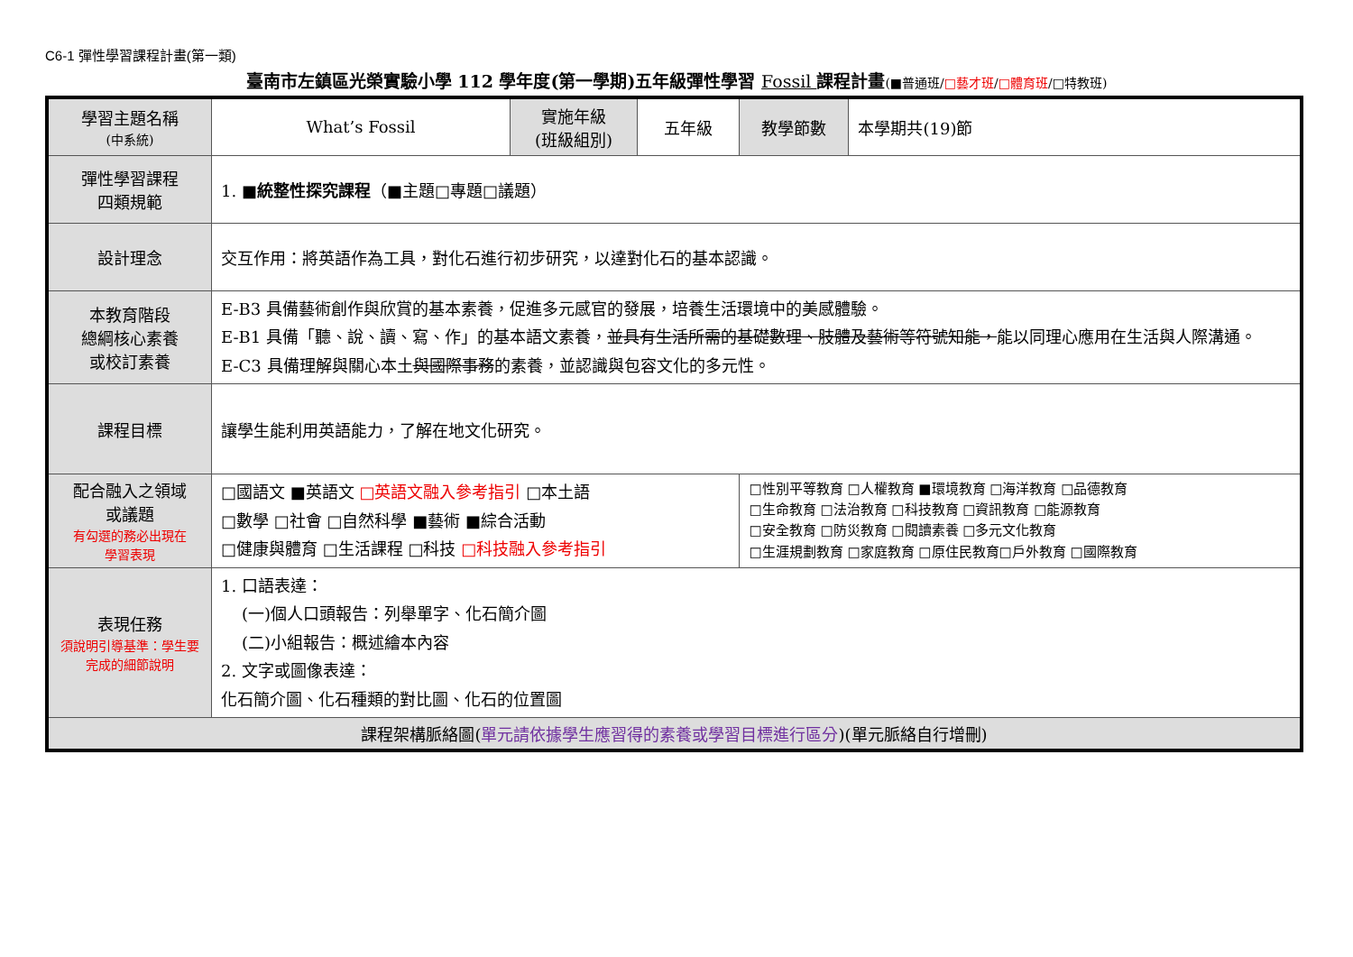C6-1 彈性學習課程計畫(第一類)
臺南市左鎮區光榮實驗小學 112 學年度(第一學期)五年級彈性學習 Fossil 課程計畫(■普通班/□藝才班/□體育班/□特教班)
| 學習主題名稱 (中系統) | What’s Fossil | 實施年級 (班級組別) | 五年級 | 教學節數 | 本學期共(19)節 |
| 彈性學習課程 四類規範 | 1. ■統整性探究課程 （■主題□專題□議題） | | | | |
| 設計理念 | 交互作用：將英語作為工具，對化石進行初步研究，以達對化石的基本認識。 | | | | |
| 本教育階段 總綱核心素養 或校訂素養 | E-B3 具備藝術創作與欣賞的基本素養，促進多元感官的發展，培養生活環境中的美感體驗。 E-B1 具備「聽、說、讀、寫、作」的基本語文素養， 並具有生活所需的基礎數理、肢體及藝術等符號知能， 能以同理心應用在生活與人際溝通。 E-C3 具備理解與關心本土 與國際事務 的素養，並認識與包容文化的多元性。 | | | | |
| 課程目標 | 讓學生能利用英語能力，了解在地文化研究。 | | | | |
| 配合融入之領域 或議題 有勾選的務必出現在 學習表現 | □國語文 ■英語文 □英語文融入參考指引 □本土語 □數學 □社會 □自然科學 ■藝術 ■綜合活動 □健康與體育 □生活課程 □科技 □科技融入參考指引 | | | □性別平等教育 □人權教育 ■環境教育 □海洋教育 □品德教育 □生命教育 □法治教育 □科技教育 □資訊教育 □能源教育 □安全教育 □防災教育 □閱讀素養 □多元文化教育 □生涯規劃教育 □家庭教育 □原住民教育□戶外教育 □國際教育 | |
| 表現任務 須說明引導基準：學生要完成的細節說明 | 1. 口語表達： (一)個人口頭報告：列舉單字、化石簡介圖 (二)小組報告：概述繪本內容 2. 文字或圖像表達： 化石簡介圖、化石種類的對比圖、化石的位置圖 | | | | |
| 課程架構脈絡圖( 單元請依據學生應習得的素養或學習目標進行區分 )(單元脈絡自行增刪) | | | | | |